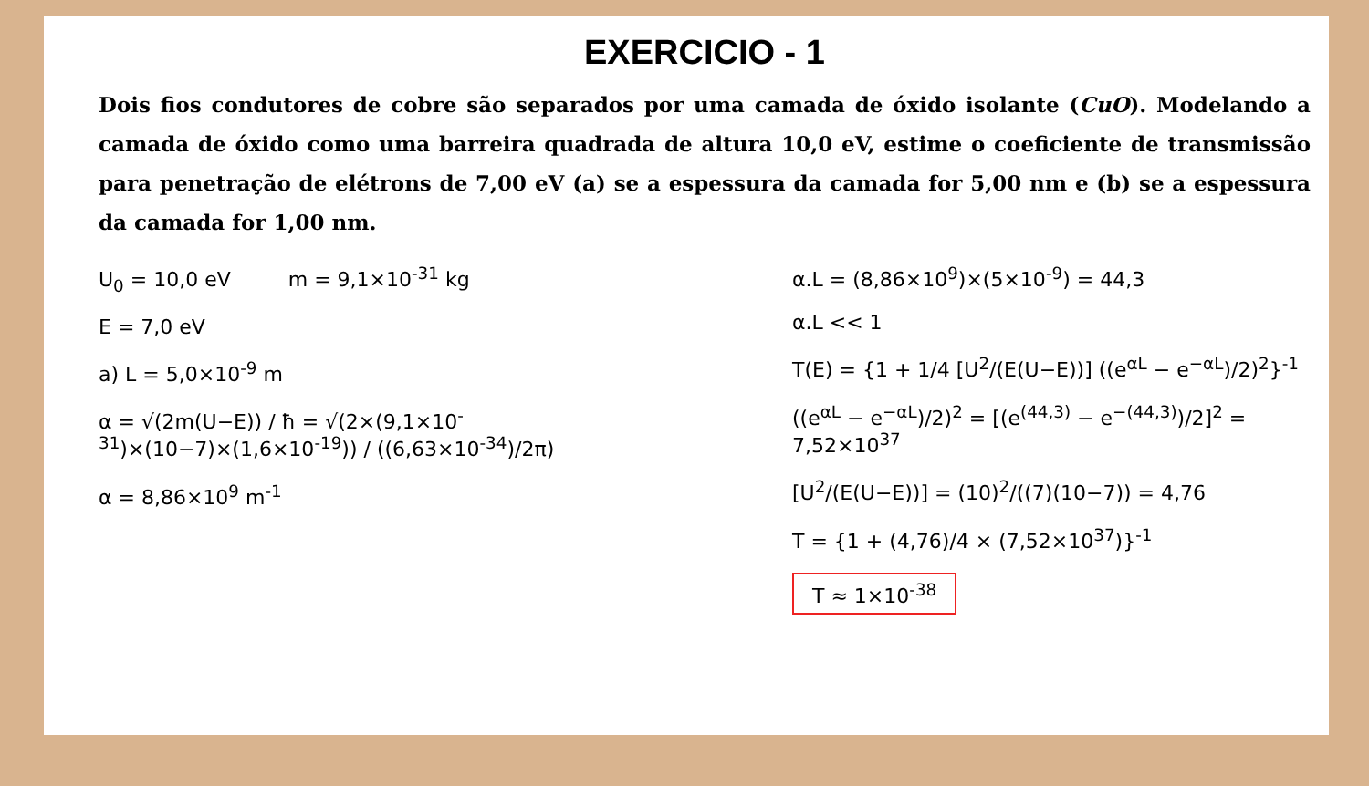EXERCICIO - 1
Dois fios condutores de cobre são separados por uma camada de óxido isolante (CuO). Modelando a camada de óxido como uma barreira quadrada de altura 10,0 eV, estime o coeficiente de transmissão para penetração de elétrons de 7,00 eV (a) se a espessura da camada for 5,00 nm e (b) se a espessura da camada for 1,00 nm.
U<sub>0</sub> = 10,0 eV m = 9,1×10<sup>-31</sup> kg
E = 7,0 eV
a) L = 5,0×10<sup>-9</sup> m
α = √(2m(U−E)) / ħ = √(2×(9,1×10<sup>-31</sup>)×(10−7)×(1,6×10<sup>-19</sup>)) / ((6,63×10<sup>-34</sup>)/2π)
α = 8,86×10<sup>9</sup> m<sup>-1</sup>
α.L = (8,86×10<sup>9</sup>)×(5×10<sup>-9</sup>) = 44,3
α.L << 1
T(E) = {1 + 1/4 [U<sup>2</sup>/(E(U−E))] ((e<sup>αL</sup> − e<sup>−αL</sup>)/2)<sup>2</sup>}<sup>-1</sup>
((e<sup>αL</sup> − e<sup>−αL</sup>)/2)<sup>2</sup> = [(e<sup>(44,3)</sup> − e<sup>−(44,3)</sup>)/2]<sup>2</sup> = 7,52×10<sup>37</sup>
[U<sup>2</sup>/(E(U−E))] = (10)<sup>2</sup>/((7)(10−7)) = 4,76
T = {1 + (4,76)/4 × (7,52×10<sup>37</sup>)}<sup>-1</sup>
T ≈ 1×10<sup>-38</sup>